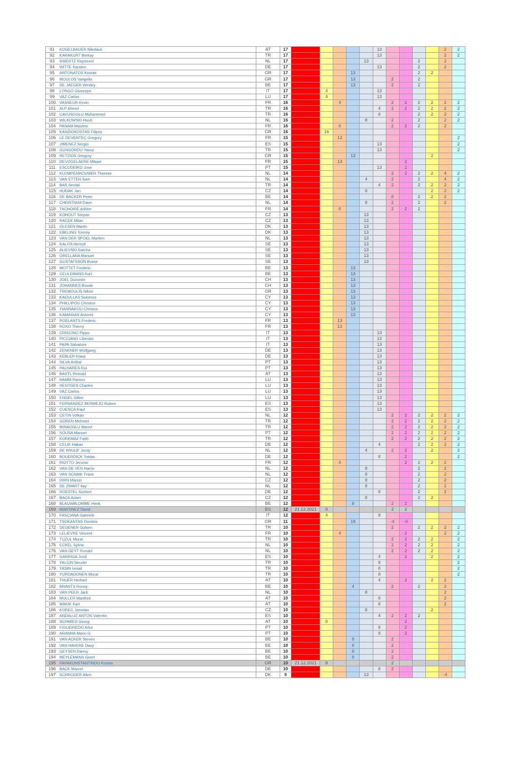| 91 | KOGELBAUER Nikolaus | AT | 17 | | | | | | 13 | | | | | 2 | 2 |
| 92 | KARAKURT Berkay | TR | 17 | | | | | | 13 | | | | | 2 | 2 |
| 93 | SWERTZ Raymund | NL | 17 | | | | | 13 | | | | 2 | | 2 | |
| 94 | WITTE Karsten | DE | 17 | | | | | | 13 | | | 2 | | 2 | |
| 95 | ANTONATOS Kostas | GR | 17 | | | | 13 | | | | | 2 | 2 | | |
| 96 | MOULOS Vangelis | GR | 17 | | | | 13 | | | 2 | | 2 | | | |
| 97 | DE JAEGER Wesley | BE | 17 | | | | 13 | | | 2 | | 2 | | | |
| 98 | LONGO Giuseppe | IT | 17 | | 4 | | | | 13 | | | | | | |
| 99 | VAZ Carlos | LU | 17 | | 4 | | | | 13 | | | | | | |
| 100 | VASSEUR Kevin | FR | 16 | | | 4 | | | | 2 | 2 | 2 | 2 | 2 | 2 |
| 101 | ALP Ahmet | TR | 16 | | | | | | 4 | 2 | 2 | 2 | 2 | 2 | 2 |
| 102 | CAVUSOGLU Muhammed | TR | 16 | | | | | | 8 | | | 2 | 2 | 2 | 2 |
| 103 | WILKOWSKI Huub | NL | 16 | | | | | 8 | | 2 | | 2 | | 2 | 2 |
| 104 | PANAIA Maxime | FR | 16 | | | 8 | | | | 2 | 2 | 2 | | 2 | |
| 105 | KASIDOKOSTAS Filipos | GR | 16 | | 16 | | | | | | | | | | |
| 106 | LE DEVENTEC Gregory | FR | 15 | | | 13 | | | | | | | | | 2 |
| 107 | JIMENEZ Sergio | ES | 15 | | | | | | 13 | | | | | | 2 |
| 108 | GUNGORDU Yavuz | TR | 15 | | | | | | 13 | | | | | | 2 |
| 109 | RETZIOS Gregory | GR | 15 | | | | 13 | | | | | | 2 | | |
| 110 | DEVOGELAERE Mikael | FR | 15 | | | 13 | | | | | 2 | | | | |
| 111 | ESCUDEIRO Jose | PT | 15 | | | | | | 13 | | 2 | | | | |
| 112 | KLOMPENHOUWER Therese | NL | 14 | | | | | | | 2 | 2 | 2 | 2 | 4 | 2 |
| 113 | VAN ETTEN Sam | NL | 14 | | | | | 4 | | 2 | | 2 | | 4 | 2 |
| 114 | BAS Serdal | TR | 14 | | | | | | 4 | 2 | | 2 | 2 | 2 | 2 |
| 115 | HUDAK Jan | CZ | 14 | | | | | 8 | | | | | 2 | 2 | 2 |
| 116 | DE BACKER Peter | BE | 14 | | | | | | | 8 | | 2 | 2 | 2 | |
| 117 | CHRISTIANI Dave | NL | 14 | | | | | 8 | | 2 | | 2 | | 2 | |
| 118 | TACHOIRE Adrien | FR | 14 | | | 8 | | | | 2 | 2 | 2 | | | |
| 119 | KOHOUT Stepan | CZ | 13 | | | | | 13 | | | | | | | |
| 120 | RACEK Milan | CZ | 13 | | | | | 13 | | | | | | | |
| 121 | OLESEN Martin | DK | 13 | | | | | 13 | | | | | | | |
| 122 | EBELING Tommy | DK | 13 | | | | | 13 | | | | | | | |
| 123 | VAN DER SPOEL Martien | NL | 13 | | | | | 13 | | | | | | | |
| 124 | KALITA Henryk | SE | 13 | | | | | 13 | | | | | | | |
| 125 | ALIEVSKI Ratcha | SE | 13 | | | | | 13 | | | | | | | |
| 126 | ORELLANA Manuel | SE | 13 | | | | | 13 | | | | | | | |
| 127 | GUSTAFSSON Bosse | SE | 13 | | | | | 13 | | | | | | | |
| 128 | MOTTET Frederic | BE | 13 | | | | 13 | | | | | | | | |
| 129 | CEULEMANS Kurt | BE | 13 | | | | 13 | | | | | | | | |
| 130 | JOEL Duvoisin | CH | 13 | | | | 13 | | | | | | | | |
| 131 | JOHANNES Boode | CH | 13 | | | | 13 | | | | | | | | |
| 132 | TREMOULIS Nikos | GR | 13 | | | | 13 | | | | | | | | |
| 133 | KAOULLAS Solomos | CY | 13 | | | | 13 | | | | | | | | |
| 134 | PHILLIPOU Christos | CY | 13 | | | | 13 | | | | | | | | |
| 135 | YIANNAKOU Christos | CY | 13 | | | | 13 | | | | | | | | |
| 136 | KAMASIAS Antonis | CY | 13 | | | | 13 | | | | | | | | |
| 137 | ROELANTS Frederic | FR | 13 | | | 13 | | | | | | | | | |
| 138 | ROXO Thierry | FR | 13 | | | 13 | | | | | | | | | |
| 139 | CRISCINO Pippo | IT | 13 | | | | | | 13 | | | | | | |
| 140 | PICCIANO Liberato | IT | 13 | | | | | | 13 | | | | | | |
| 141 | PAPA Salvatore | IT | 13 | | | | | | 13 | | | | | | |
| 142 | ZENKNER Wolfgang | DE | 13 | | | | | | 13 | | | | | | |
| 143 | KEBLER Klaus | DE | 13 | | | | | | 13 | | | | | | |
| 144 | SILVA Anibal | PT | 13 | | | | | | 13 | | | | | | |
| 145 | PALHARES Rui | PT | 13 | | | | | | 13 | | | | | | |
| 146 | BASTL Reinald | AT | 13 | | | | | | 13 | | | | | | |
| 147 | HAMM Ramon | LU | 13 | | | | | | 13 | | | | | | |
| 148 | HENTGES Charles | LU | 13 | | | | | | 13 | | | | | | |
| 149 | VAZ Carlos | LU | 13 | | | | | | 13 | | | | | | |
| 150 | ENGEL Gilles | LU | 13 | | | | | | 13 | | | | | | |
| 151 | FERNANDEZ BERMEJO Ruben | ES | 13 | | | | | | 13 | | | | | | |
| 152 | CUENCA Raul | ES | 13 | | | | | | 13 | | | | | | |
| 153 | CETIN Volkan | NL | 12 | | | | | | | 2 | 2 | 2 | 2 | 2 | 2 |
| 154 | GOREN Mehmet | TR | 12 | | | | | | | 2 | 2 | 2 | 2 | 2 | 2 |
| 155 | MINAOGLU Manol | TR | 12 | | | | | | | 2 | 2 | 2 | 2 | 2 | 2 |
| 156 | SOUSA Manuel | PT | 12 | | | | | | | 2 | 2 | 2 | 2 | 2 | 2 |
| 157 | KORKMAZ Fatih | TR | 12 | | | | | | | 2 | 2 | 2 | 2 | 2 | 2 |
| 158 | CELIK Hakan | DE | 12 | | | | | | 4 | | | 2 | 2 | 2 | 2 |
| 159 | DE KRUIJF Jordy | NL | 12 | | | | | 4 | | 2 | 2 | | 2 | | 2 |
| 160 | BOUERDICK Tobias | DE | 12 | | | | | | 8 | | 2 | | | | 2 |
| 161 | RIOTTO Jerome | FR | 12 | | | 4 | | | | | 2 | 2 | 2 | 2 | |
| 162 | VAN DE VEN Harrie | NL | 12 | | | | | 8 | | | | 2 | | 2 | |
| 163 | VAN SCHAIK Frans | NL | 12 | | | | | 8 | | | | 2 | | 2 | |
| 164 | DIRN Marcel | CZ | 12 | | | | | 8 | | | | 2 | | 2 | |
| 165 | DE ZWART kay | NL | 12 | | | | | 8 | | | | 2 | | 2 | |
| 166 | ROESTEL Norbert | DE | 12 | | | | | | 8 | | | 2 | | 2 | |
| 167 | BACA Adam | CZ | 12 | | | | | 8 | | | | 2 | 2 | | |
| 168 | BLAUWBLOMME Henk | BE | 12 | | | | 8 | | | 2 | 2 | | | | |
| 169 | MARTINEZ David | ES | 12 | 21.12.2021 | 8 | | | | | 2 | 2 | | | | |
| 170 | FASCIANA Gabriele | IT | 12 | | 4 | | | | 8 | | | | | | |
| 171 | TSOKANTAS Dionisis | GR | 11 | | | | 19 | | | -4 | -4 | | | | |
| 172 | DEGENER Gulsen | TR | 10 | | | | | | | 2 | | 2 | 2 | 2 | 2 |
| 173 | LELIEVRE Vincent | FR | 10 | | | 4 | | | | | 2 | | | 2 | 2 |
| 174 | TUZUL Murat | TR | 10 | | | | | | | 2 | 2 | 2 | 2 | | 2 |
| 175 | ECKEL Sylvia | NL | 10 | | | | | | | 2 | 2 | 2 | 2 | | 2 |
| 176 | VAN GEYT Ronald | NL | 10 | | | | | | | 2 | 2 | 2 | 2 | | 2 |
| 177 | GARRIGA Jordi | ES | 10 | | | | | | 4 | | 2 | | 2 | | 2 |
| 178 | YALCIN Necdet | TR | 10 | | | | | | 8 | | | | | | 2 |
| 179 | YASIN Ismail | TR | 10 | | | | | | 8 | | | | | | 2 |
| 180 | YURDADONEN Murat | TR | 10 | | | | | | 8 | | | | | | 2 |
| 181 | THUER Herbert | AT | 10 | | | | | | 4 | | 2 | | 2 | 2 | |
| 182 | BRANTS Ronny | BE | 10 | | | | 4 | | | 2 | | 2 | | 2 | |
| 183 | VAN PEER Jack | NL | 10 | | | | | 8 | | | | | | 2 | |
| 184 | MULLER Manfred | AT | 10 | | | | | | 8 | | | | | 2 | |
| 185 | MAKIK Karl | AT | 10 | | | | | | 8 | | | | | 2 | |
| 186 | KOREC Jaroslav | CZ | 10 | | | | | 8 | | | | | 2 | | |
| 187 | ANDALUZ ANTON Valentin | ES | 10 | | | | | | 4 | 2 | 2 | 2 | | | |
| 188 | SCHMIED Georg | AT | 10 | | 8 | | | | | | 2 | | | | |
| 189 | FIGUEIREDO Artur | PT | 10 | | | | | | 8 | | 2 | | | | |
| 190 | ARANHA Mario G | PT | 10 | | | | | | 8 | | 2 | | | | |
| 191 | VAN ACKER Steven | BE | 10 | | | | 8 | | | 2 | | | | | |
| 192 | VAN HAVERE Davy | BE | 10 | | | | 8 | | | 2 | | | | | |
| 193 | GEYSEN Danny | BE | 10 | | | | 8 | | | 2 | | | | | |
| 194 | MEYLEMANS Geert | BE | 10 | | | | 8 | | | 2 | | | | | |
| 195 | PAPAKONSTANTINOU Kostas | GR | 10 | 21.12.2021 | 8 | | | | | 2 | | | | | |
| 196 | BACK Marcel | DE | 10 | | | | | | 8 | 2 | | | | | |
| 197 | SCHRODER Allen | DK | 9 | | | | | 13 | | | | | | -4 | |